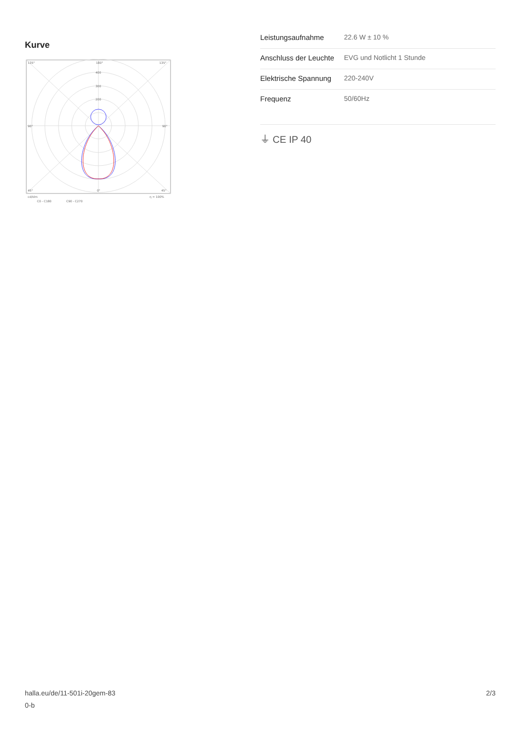Kurve
135°
180°
135°
400
300
200
90°
90°
45°
0°
45°
cd/klm
η = 100%
C0 - C180
C90 - C270
| Leistungsaufnahme | 22.6 W ± 10 % |
| Anschluss der Leuchte | EVG und Notlicht 1 Stunde |
| Elektrische Spannung | 220-240V |
| Frequenz | 50/60Hz |
⏚ CE IP 40
halla.eu/de/11-501i-20gem-83
0-b
2/3